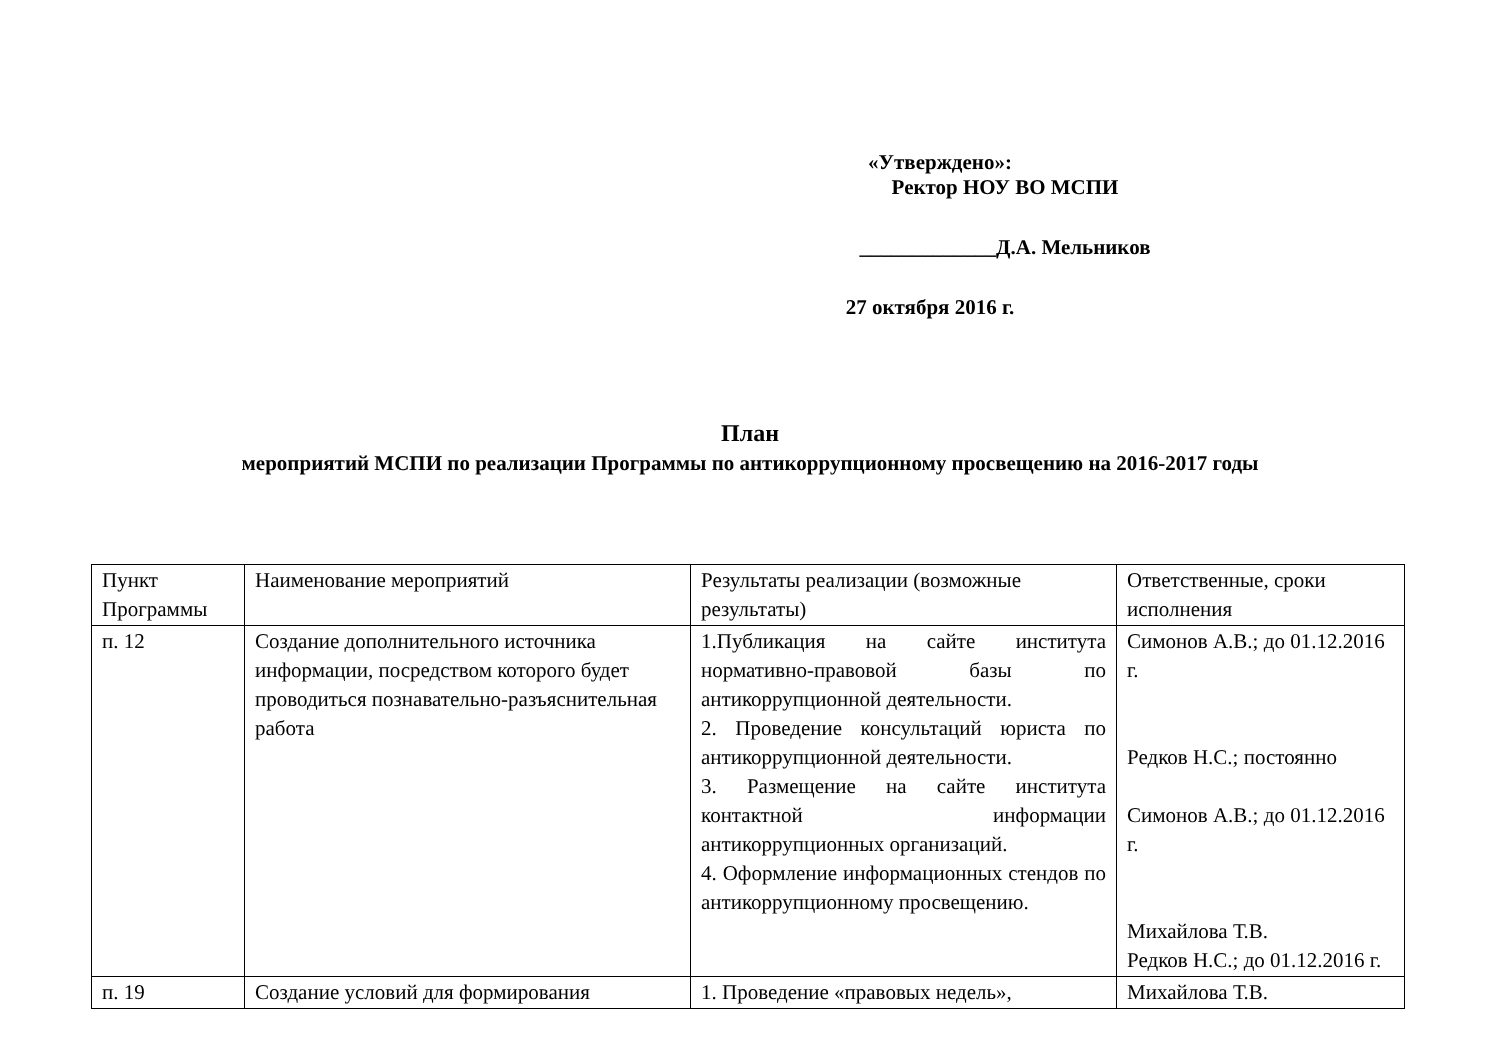«Утверждено»:
Ректор НОУ ВО МСПИ
_____________Д.А. Мельников
27 октября 2016 г.
План
мероприятий МСПИ по реализации Программы по антикоррупционному просвещению на 2016-2017 годы
| Пункт Программы | Наименование мероприятий | Результаты реализации (возможные результаты) | Ответственные, сроки исполнения |
| п. 12 | Создание дополнительного источника информации, посредством которого будет проводиться познавательно-разъяснительная работа | 1.Публикация на сайте института нормативно-правовой базы по антикоррупционной деятельности. 2. Проведение консультаций юриста по антикоррупционной деятельности. 3. Размещение на сайте института контактной информации антикоррупционных организаций. 4. Оформление информационных стендов по антикоррупционному просвещению. | Симонов А.В.; до 01.12.2016 г. Редков Н.С.; постоянно Симонов А.В.; до 01.12.2016 г. Михайлова Т.В. Редков Н.С.; до 01.12.2016 г. |
| п. 19 | Создание условий для формирования | 1. Проведение «правовых недель», | Михайлова Т.В. |